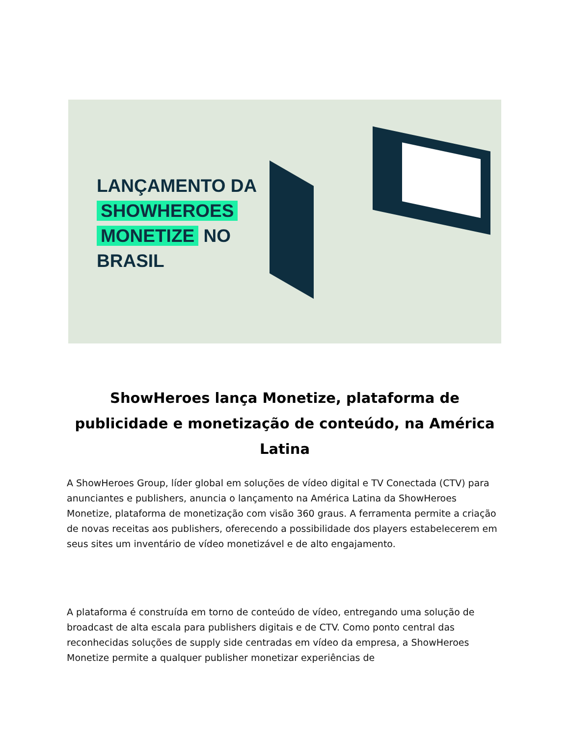LANÇAMENTO DA
SHOWHEROES
MONETIZE NO
BRASIL
ShowHeroes lança Monetize, plataforma de publicidade e monetização de conteúdo, na América Latina
A ShowHeroes Group, líder global em soluções de vídeo digital e TV Conectada (CTV) para anunciantes e publishers, anuncia o lançamento na América Latina da ShowHeroes Monetize, plataforma de monetização com visão 360 graus. A ferramenta permite a criação de novas receitas aos publishers, oferecendo a possibilidade dos players estabelecerem em seus sites um inventário de vídeo monetizável e de alto engajamento.
A plataforma é construída em torno de conteúdo de vídeo, entregando uma solução de broadcast de alta escala para publishers digitais e de CTV. Como ponto central das reconhecidas soluções de supply side centradas em vídeo da empresa, a ShowHeroes Monetize permite a qualquer publisher monetizar experiências de